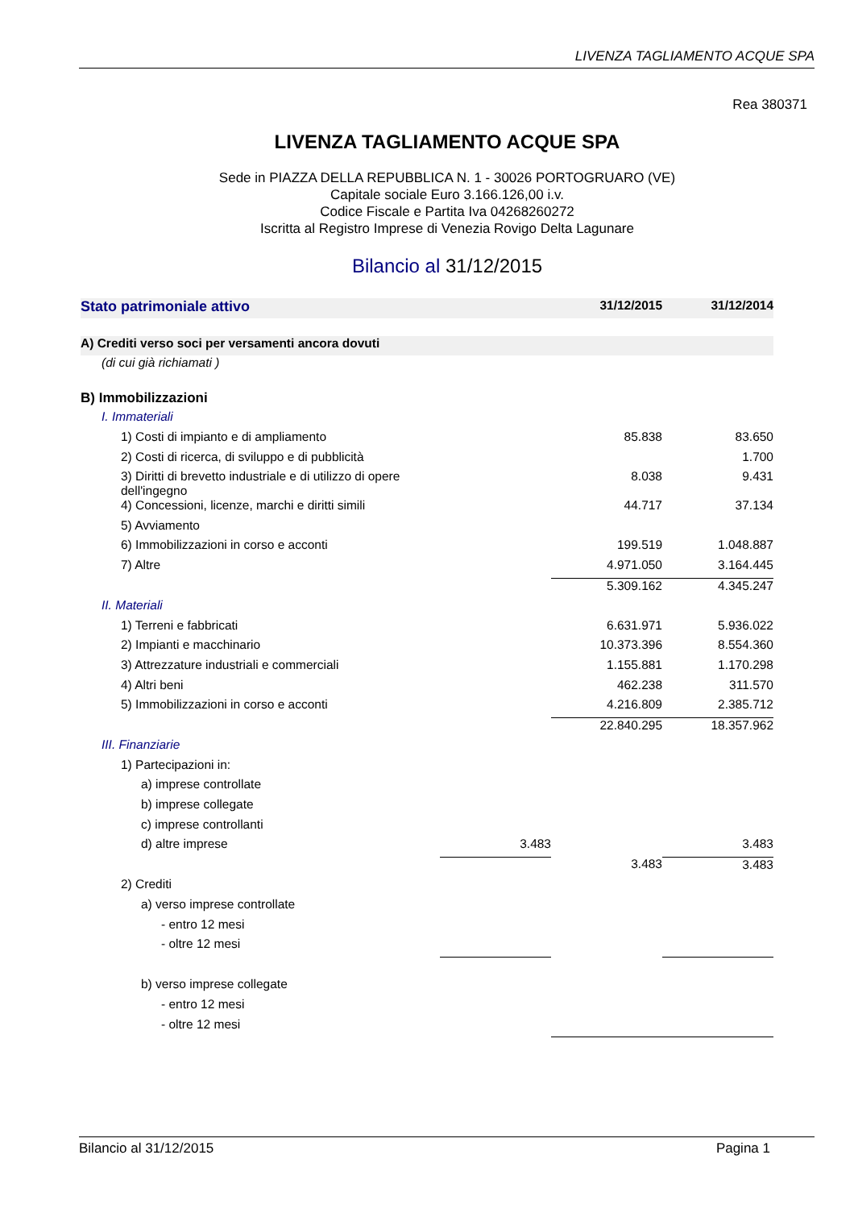LIVENZA TAGLIAMENTO ACQUE SPA
Rea 380371
LIVENZA TAGLIAMENTO ACQUE SPA
Sede in PIAZZA DELLA REPUBBLICA N. 1 - 30026 PORTOGRUARO (VE)
Capitale sociale Euro 3.166.126,00 i.v.
Codice Fiscale e Partita Iva 04268260272
Iscritta al Registro Imprese di Venezia Rovigo Delta Lagunare
Bilancio al 31/12/2015
| Stato patrimoniale attivo | | 31/12/2015 | 31/12/2014 |
| A) Crediti verso soci per versamenti ancora dovuti | | | |
| (di cui già richiamati ) | | | |
| B) Immobilizzazioni | | | |
| I. Immateriali | | | |
| 1) Costi di impianto e di ampliamento | | 85.838 | 83.650 |
| 2) Costi di ricerca, di sviluppo e di pubblicità | | | 1.700 |
| 3) Diritti di brevetto industriale e di utilizzo di opere dell'ingegno | | 8.038 | 9.431 |
| 4) Concessioni, licenze, marchi e diritti simili | | 44.717 | 37.134 |
| 5) Avviamento | | | |
| 6) Immobilizzazioni in corso e acconti | | 199.519 | 1.048.887 |
| 7) Altre | | 4.971.050 | 3.164.445 |
| | | 5.309.162 | 4.345.247 |
| II. Materiali | | | |
| 1) Terreni e fabbricati | | 6.631.971 | 5.936.022 |
| 2) Impianti e macchinario | | 10.373.396 | 8.554.360 |
| 3) Attrezzature industriali e commerciali | | 1.155.881 | 1.170.298 |
| 4) Altri beni | | 462.238 | 311.570 |
| 5) Immobilizzazioni in corso e acconti | | 4.216.809 | 2.385.712 |
| | | 22.840.295 | 18.357.962 |
| III. Finanziarie | | | |
| 1) Partecipazioni in: | | | |
| a) imprese controllate | | | |
| b) imprese collegate | | | |
| c) imprese controllanti | | | |
| d) altre imprese | 3.483 | | 3.483 |
| | | 3.483 | 3.483 |
| 2) Crediti | | | |
| a) verso imprese controllate | | | |
| - entro 12 mesi | | | |
| - oltre 12 mesi | | | |
| b) verso imprese collegate | | | |
| - entro 12 mesi | | | |
| - oltre 12 mesi | | | |
Bilancio al 31/12/2015 Pagina 1